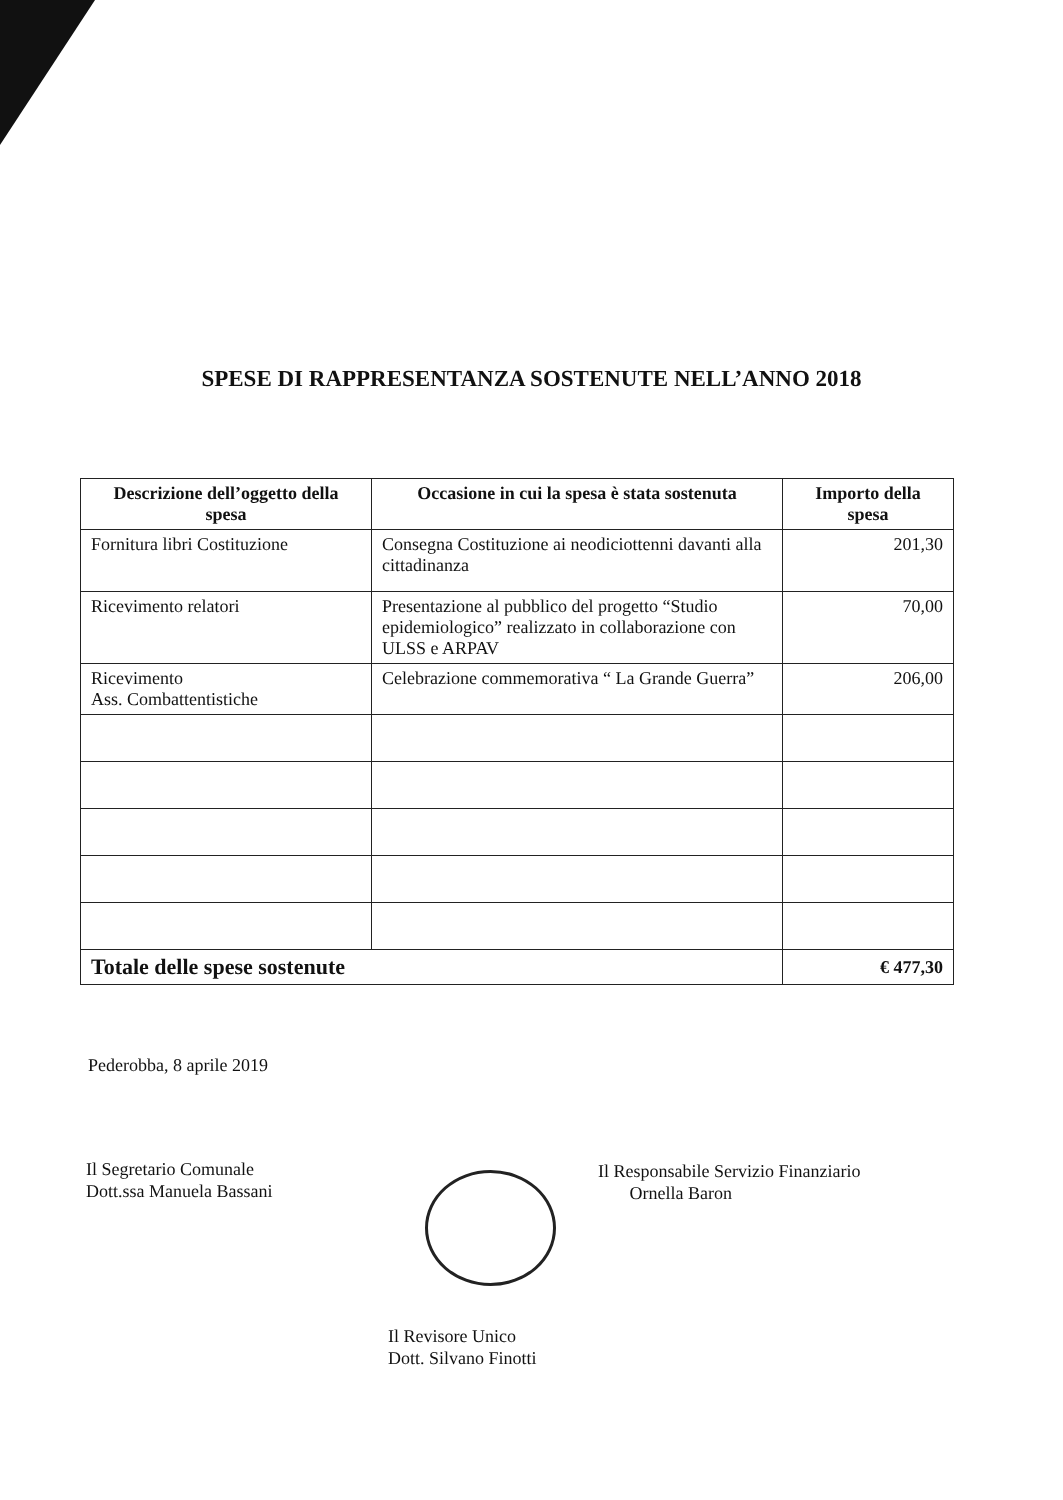SPESE DI RAPPRESENTANZA SOSTENUTE NELL’ANNO 2018
| Descrizione dell’oggetto della spesa | Occasione in cui la spesa è stata sostenuta | Importo della spesa |
| --- | --- | --- |
| Fornitura libri Costituzione | Consegna Costituzione ai neodiciottenni davanti alla cittadinanza | 201,30 |
| Ricevimento relatori | Presentazione al pubblico del progetto “Studio epidemiologico” realizzato in collaborazione con ULSS e ARPAV | 70,00 |
| Ricevimento Ass. Combattentistiche | Celebrazione commemorativa “ La Grande Guerra” | 206,00 |
| Totale delle spese sostenute | | € 477,30 |
Pederobba, 8 aprile 2019
Il Segretario Comunale
Dott.ssa Manuela Bassani
Il Responsabile Servizio Finanziario
Ornella Baron
Il Revisore Unico
Dott. Silvano Finotti